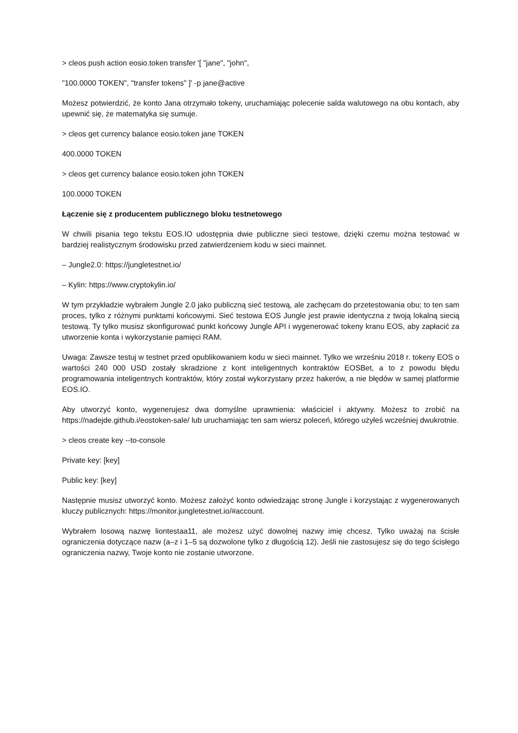> cleos push action eosio.token transfer '[ "jane", "john",
"100.0000 TOKEN", "transfer tokens" ]' -p jane@active
Możesz potwierdzić, że konto Jana otrzymało tokeny, uruchamiając polecenie salda walutowego na obu kontach, aby upewnić się, że matematyka się sumuje.
> cleos get currency balance eosio.token jane TOKEN
400.0000 TOKEN
> cleos get currency balance eosio.token john TOKEN
100.0000 TOKEN
Łączenie się z producentem publicznego bloku testnetowego
W chwili pisania tego tekstu EOS.IO udostępnia dwie publiczne sieci testowe, dzięki czemu można testować w bardziej realistycznym środowisku przed zatwierdzeniem kodu w sieci mainnet.
– Jungle2.0: https://jungletestnet.io/
– Kylin: https://www.cryptokylin.io/
W tym przykładzie wybrałem Jungle 2.0 jako publiczną sieć testową, ale zachęcam do przetestowania obu; to ten sam proces, tylko z różnymi punktami końcowymi. Sieć testowa EOS Jungle jest prawie identyczna z twoją lokalną siecią testową. Ty tylko musisz skonfigurować punkt końcowy Jungle API i wygenerować tokeny kranu EOS, aby zapłacić za utworzenie konta i wykorzystanie pamięci RAM.
Uwaga: Zawsze testuj w testnet przed opublikowaniem kodu w sieci mainnet. Tylko we wrześniu 2018 r. tokeny EOS o wartości 240 000 USD zostały skradzione z kont inteligentnych kontraktów EOSBet, a to z powodu błędu programowania inteligentnych kontraktów, który został wykorzystany przez hakerów, a nie błędów w samej platformie EOS.IO.
Aby utworzyć konto, wygenerujesz dwa domyślne uprawnienia: właściciel i aktywny. Możesz to zrobić na https://nadejde.github.i/eostoken-sale/ lub uruchamiając ten sam wiersz poleceń, którego użyłeś wcześniej dwukrotnie.
> cleos create key --to-console
Private key: [key]
Public key: [key]
Następnie musisz utworzyć konto. Możesz założyć konto odwiedzając stronę Jungle i korzystając z wygenerowanych kluczy publicznych: https://monitor.jungletestnet.io/#account.
Wybrałem losową nazwę liontestaa11, ale możesz użyć dowolnej nazwy imię chcesz. Tylko uważaj na ścisłe ograniczenia dotyczące nazw (a–z i 1–5 są dozwolone tylko z długością 12). Jeśli nie zastosujesz się do tego ścisłego ograniczenia nazwy, Twoje konto nie zostanie utworzone.